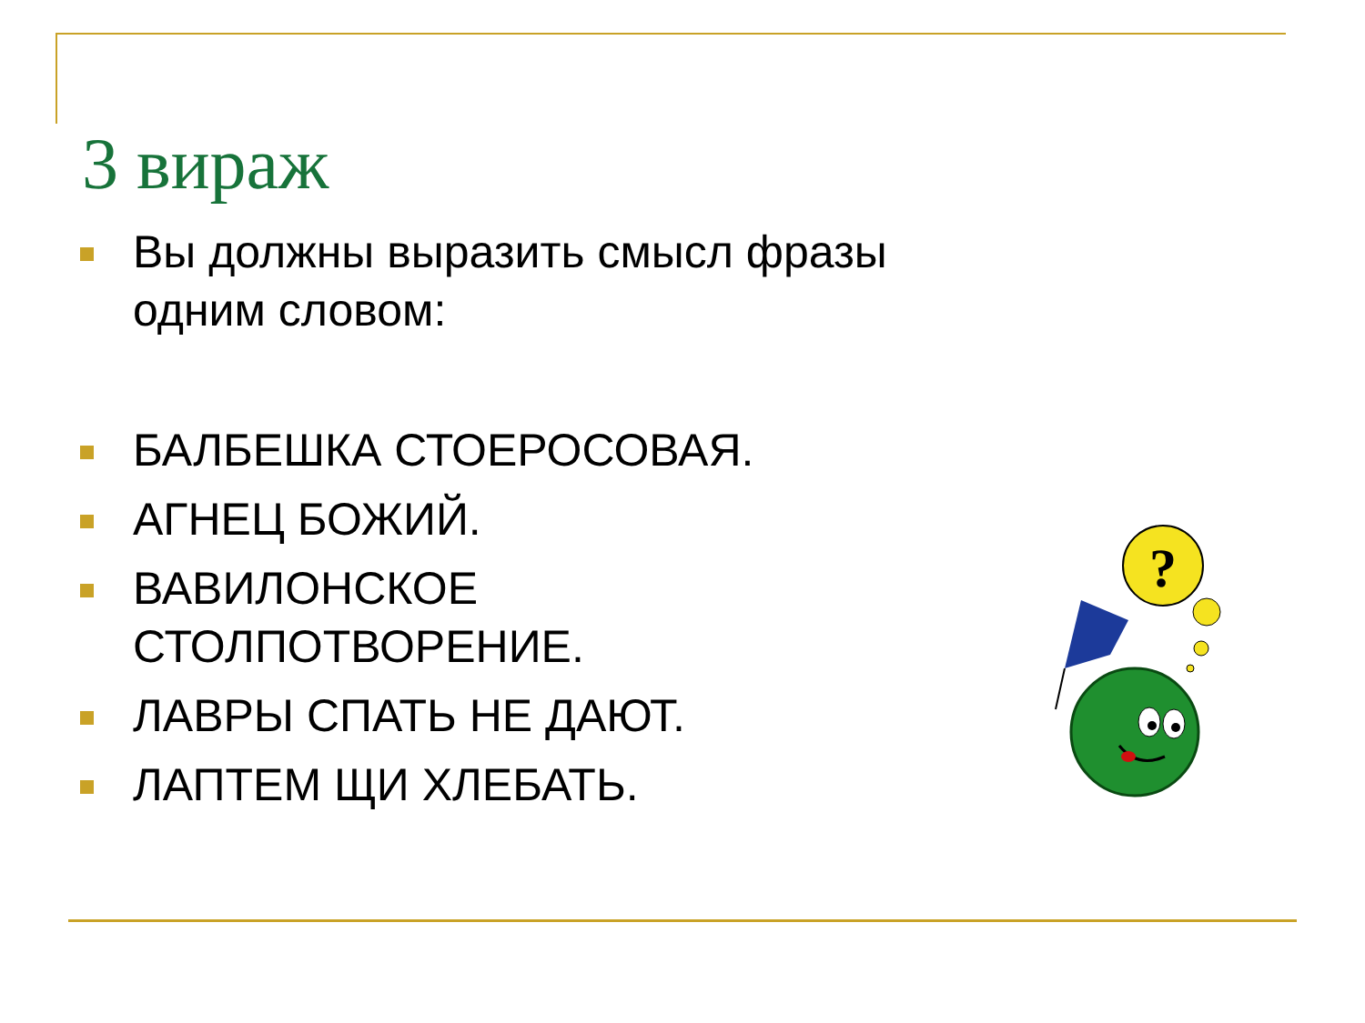3 вираж
Вы должны выразить смысл фразы одним словом:
БАЛБЕШКА СТОЕРОСОВАЯ.
АГНЕЦ БОЖИЙ.
ВАВИЛОНСКОЕ СТОЛПОТВОРЕНИЕ.
ЛАВРЫ СПАТЬ НЕ ДАЮТ.
ЛАПТЕМ ЩИ ХЛЕБАТЬ.
?